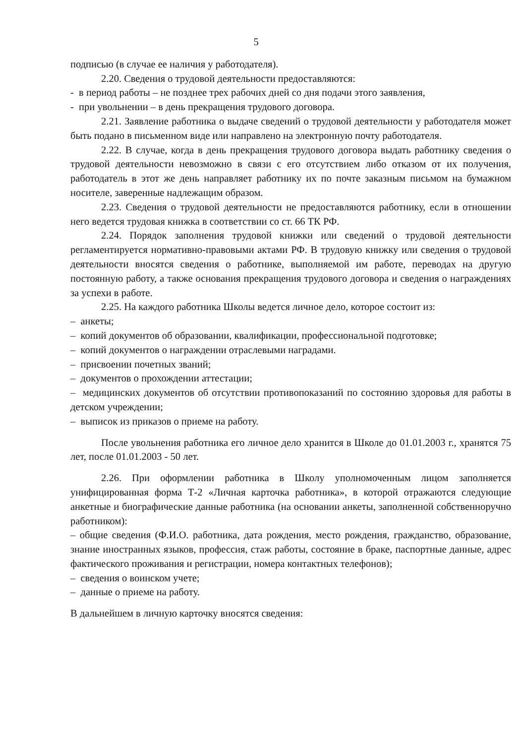5
подписью (в случае ее наличия у работодателя).
2.20. Сведения о трудовой деятельности предоставляются:
- в период работы – не позднее трех рабочих дней со дня подачи этого заявления,
- при увольнении – в день прекращения трудового договора.
2.21. Заявление работника о выдаче сведений о трудовой деятельности у работодателя может быть подано в письменном виде или направлено на электронную почту работодателя.
2.22. В случае, когда в день прекращения трудового договора выдать работнику сведения о трудовой деятельности невозможно в связи с его отсутствием либо отказом от их получения, работодатель в этот же день направляет работнику их по почте заказным письмом на бумажном носителе, заверенные надлежащим образом.
2.23. Сведения о трудовой деятельности не предоставляются работнику, если в отношении него ведется трудовая книжка в соответствии со ст. 66 ТК РФ.
2.24. Порядок заполнения трудовой книжки или сведений о трудовой деятельности регламентируется нормативно-правовыми актами РФ. В трудовую книжку или сведения о трудовой деятельности вносятся сведения о работнике, выполняемой им работе, переводах на другую постоянную работу, а также основания прекращения трудового договора и сведения о награждениях за успехи в работе.
2.25. На каждого работника Школы ведется личное дело, которое состоит из:
– анкеты;
– копий документов об образовании, квалификации, профессиональной подготовке;
– копий документов о награждении отраслевыми наградами.
– присвоении почетных званий;
– документов о прохождении аттестации;
– медицинских документов об отсутствии противопоказаний по состоянию здоровья для работы в детском учреждении;
– выписок из приказов о приеме на работу.
После увольнения работника его личное дело хранится в Школе до 01.01.2003 г., хранятся 75 лет, после 01.01.2003 - 50 лет.
2.26. При оформлении работника в Школу уполномоченным лицом заполняется унифицированная форма Т-2 «Личная карточка работника», в которой отражаются следующие анкетные и биографические данные работника (на основании анкеты, заполненной собственноручно работником):
– общие сведения (Ф.И.О. работника, дата рождения, место рождения, гражданство, образование, знание иностранных языков, профессия, стаж работы, состояние в браке, паспортные данные, адрес фактического проживания и регистрации, номера контактных телефонов);
– сведения о воинском учете;
– данные о приеме на работу.
В дальнейшем в личную карточку вносятся сведения: